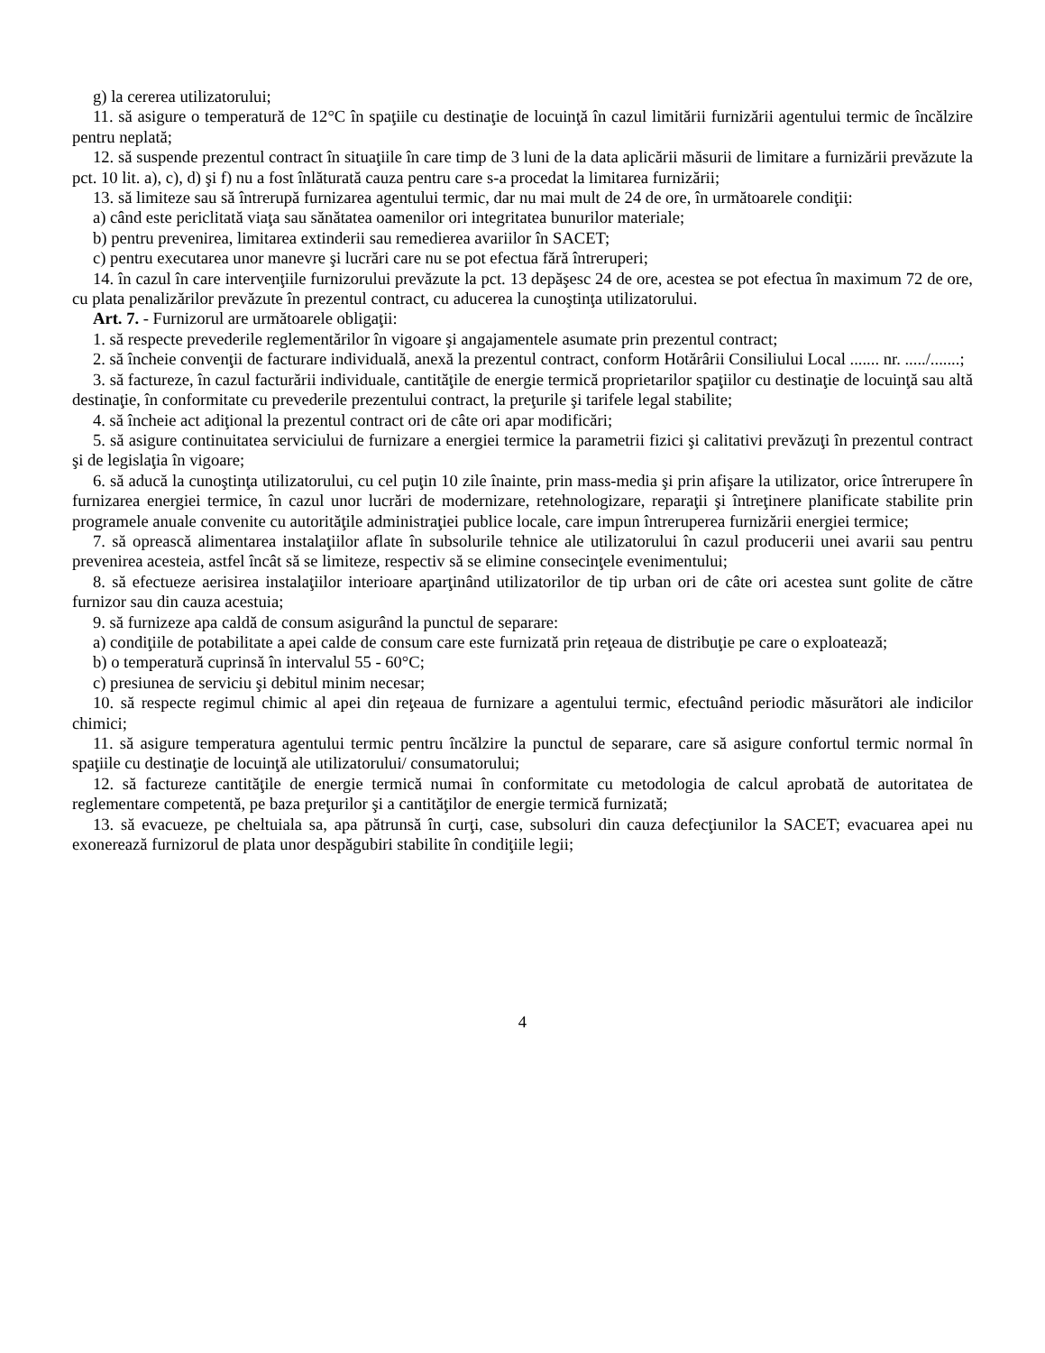g) la cererea utilizatorului;
11. să asigure o temperatură de 12°C în spaţiile cu destinaţie de locuinţă în cazul limitării furnizării agentului termic de încălzire pentru neplată;
12. să suspende prezentul contract în situaţiile în care timp de 3 luni de la data aplicării măsurii de limitare a furnizării prevăzute la pct. 10 lit. a), c), d) şi f) nu a fost înlăturată cauza pentru care s-a procedat la limitarea furnizării;
13. să limiteze sau să întrerupă furnizarea agentului termic, dar nu mai mult de 24 de ore, în următoarele condiţii:
a) când este periclitată viaţa sau sănătatea oamenilor ori integritatea bunurilor materiale;
b) pentru prevenirea, limitarea extinderii sau remedierea avariilor în SACET;
c) pentru executarea unor manevre şi lucrări care nu se pot efectua fără întreruperi;
14. în cazul în care intervenţiile furnizorului prevăzute la pct. 13 depăşesc 24 de ore, acestea se pot efectua în maximum 72 de ore, cu plata penalizărilor prevăzute în prezentul contract, cu aducerea la cunoştinţa utilizatorului.
Art. 7. - Furnizorul are următoarele obligaţii:
1. să respecte prevederile reglementărilor în vigoare şi angajamentele asumate prin prezentul contract;
2. să încheie convenţii de facturare individuală, anexă la prezentul contract, conform Hotărârii Consiliului Local ....... nr. ...../.......;
3. să factureze, în cazul facturării individuale, cantităţile de energie termică proprietarilor spaţiilor cu destinaţie de locuinţă sau altă destinaţie, în conformitate cu prevederile prezentului contract, la preţurile şi tarifele legal stabilite;
4. să încheie act adiţional la prezentul contract ori de câte ori apar modificări;
5. să asigure continuitatea serviciului de furnizare a energiei termice la parametrii fizici şi calitativi prevăzuţi în prezentul contract şi de legislaţia în vigoare;
6. să aducă la cunoştinţa utilizatorului, cu cel puţin 10 zile înainte, prin mass-media şi prin afişare la utilizator, orice întrerupere în furnizarea energiei termice, în cazul unor lucrări de modernizare, retehnologizare, reparaţii şi întreţinere planificate stabilite prin programele anuale convenite cu autorităţile administraţiei publice locale, care impun întreruperea furnizării energiei termice;
7. să oprească alimentarea instalaţiilor aflate în subsolurile tehnice ale utilizatorului în cazul producerii unei avarii sau pentru prevenirea acesteia, astfel încât să se limiteze, respectiv să se elimine consecinţele evenimentului;
8. să efectueze aerisirea instalaţiilor interioare aparţinând utilizatorilor de tip urban ori de câte ori acestea sunt golite de către furnizor sau din cauza acestuia;
9. să furnizeze apa caldă de consum asigurând la punctul de separare:
a) condiţiile de potabilitate a apei calde de consum care este furnizată prin reţeaua de distribuţie pe care o exploatează;
b) o temperatură cuprinsă în intervalul 55 - 60°C;
c) presiunea de serviciu şi debitul minim necesar;
10. să respecte regimul chimic al apei din reţeaua de furnizare a agentului termic, efectuând periodic măsurători ale indicilor chimici;
11. să asigure temperatura agentului termic pentru încălzire la punctul de separare, care să asigure confortul termic normal în spaţiile cu destinaţie de locuinţă ale utilizatorului/ consumatorului;
12. să factureze cantităţile de energie termică numai în conformitate cu metodologia de calcul aprobată de autoritatea de reglementare competentă, pe baza preţurilor şi a cantităţilor de energie termică furnizată;
13. să evacueze, pe cheltuiala sa, apa pătrunsă în curţi, case, subsoluri din cauza defecţiunilor la SACET; evacuarea apei nu exonerează furnizorul de plata unor despăgubiri stabilite în condiţiile legii;
4